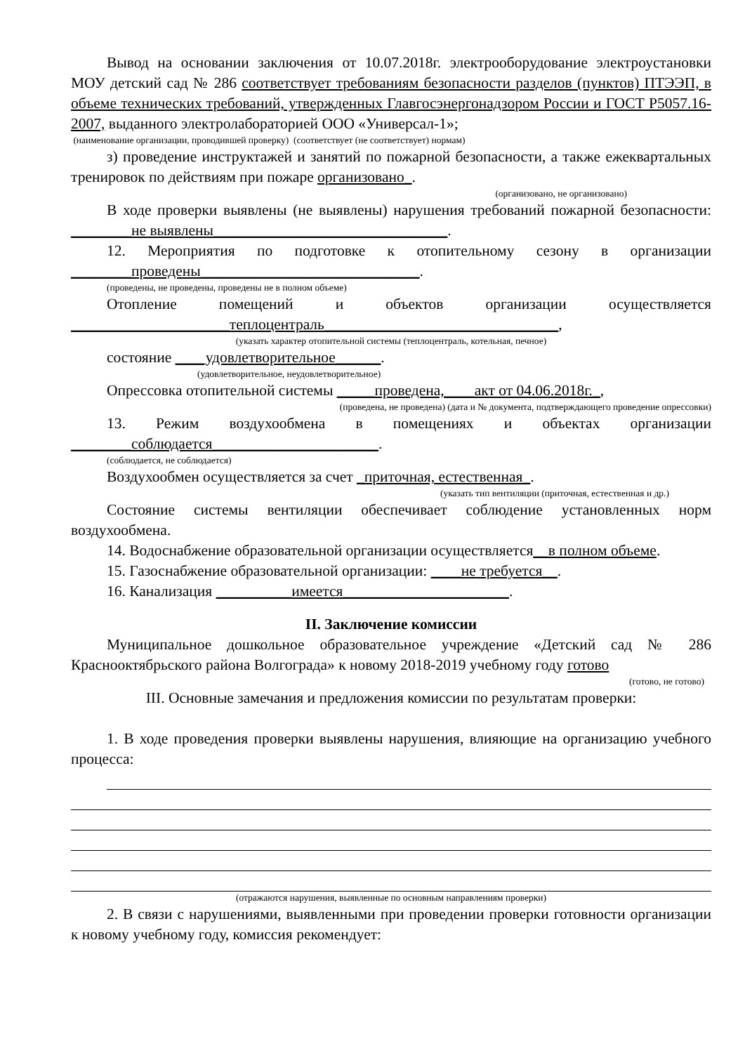Вывод на основании заключения от 10.07.2018г. электрооборудование электроустановки МОУ детский сад № 286 соответствует требованиям безопасности разделов (пунктов) ПТЭЭП, в объеме технических требований, утвержденных Главгосэнергонадзором России и ГОСТ Р5057.16-2007, выданного электролабораторией ООО «Универсал-1»;
(наименование организации, проводившей проверку) (соответствует (не соответствует) нормам)
з) проведение инструктажей и занятий по пожарной безопасности, а также ежеквартальных тренировок по действиям при пожаре организовано_.
(организовано, не организовано)
В ходе проверки выявлены (не выявлены) нарушения требований пожарной безопасности: ________не выявлены_______________________________.
12. Мероприятия по подготовке к отопительному сезону в организации ________проведены_____________________________.
(проведены, не проведены, проведены не в полном объеме)
Отопление помещений и объектов организации осуществляется _____________________теплоцентраль_______________________________,
(указать характер отопительной системы (теплоцентраль, котельная, печное)
состояние ____удовлетворительное______.
(удовлетворительное, неудовлетворительное)
Опрессовка отопительной системы _____проведена,____акт от 04.06.2018г._,
(проведена, не проведена) (дата и № документа, подтверждающего проведение опрессовки)
13. Режим воздухообмена в помещениях и объектах организации ________соблюдается______________________.
(соблюдается, не соблюдается)
Воздухообмен осуществляется за счет _приточная, естественная_.
(указать тип вентиляции (приточная, естественная и др.)
Состояние системы вентиляции обеспечивает соблюдение установленных норм воздухообмена.
14. Водоснабжение образовательной организации осуществляется__в полном объеме.
15. Газоснабжение образовательной организации: ____не требуется__.
16. Канализация __________имеется______________________.
II. Заключение комиссии
Муниципальное дошкольное образовательное учреждение «Детский сад № 286 Краснооктябрьского района Волгограда» к новому 2018-2019 учебному году готово
(готово, не готово)
III. Основные замечания и предложения комиссии по результатам проверки:
1. В ходе проведения проверки выявлены нарушения, влияющие на организацию учебного процесса:
(отражаются нарушения, выявленные по основным направлениям проверки)
2. В связи с нарушениями, выявленными при проведении проверки готовности организации к новому учебному году, комиссия рекомендует: